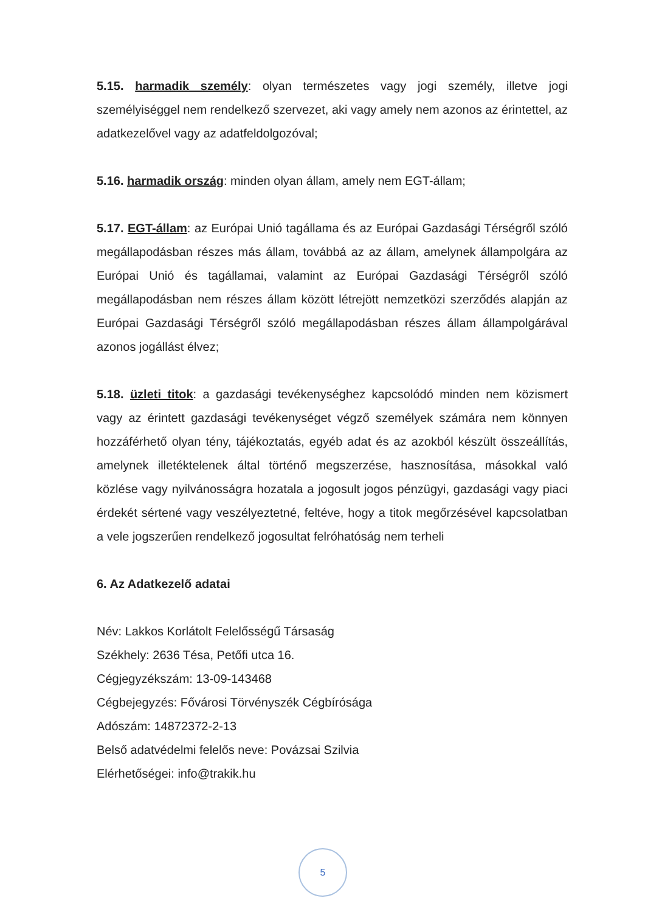5.15. harmadik személy: olyan természetes vagy jogi személy, illetve jogi személyiséggel nem rendelkező szervezet, aki vagy amely nem azonos az érintettel, az adatkezelővel vagy az adatfeldolgozóval;
5.16. harmadik ország: minden olyan állam, amely nem EGT-állam;
5.17. EGT-állam: az Európai Unió tagállama és az Európai Gazdasági Térségről szóló megállapodásban részes más állam, továbbá az az állam, amelynek állampolgára az Európai Unió és tagállamai, valamint az Európai Gazdasági Térségről szóló megállapodásban nem részes állam között létrejött nemzetközi szerződés alapján az Európai Gazdasági Térségről szóló megállapodásban részes állam állampolgárával azonos jogállást élvez;
5.18. üzleti titok: a gazdasági tevékenységhez kapcsolódó minden nem közismert vagy az érintett gazdasági tevékenységet végző személyek számára nem könnyen hozzáférhető olyan tény, tájékoztatás, egyéb adat és az azokból készült összeállítás, amelynek illetéktelenek által történő megszerzése, hasznosítása, másokkal való közlése vagy nyilvánosságra hozatala a jogosult jogos pénzügyi, gazdasági vagy piaci érdekét sértené vagy veszélyeztetné, feltéve, hogy a titok megőrzésével kapcsolatban a vele jogszerűen rendelkező jogosultat felróhatóság nem terheli
6. Az Adatkezelő adatai
Név: Lakkos Korlátolt Felelősségű Társaság
Székhely: 2636 Tésa, Petőfi utca 16.
Cégjegyzékszám: 13-09-143468
Cégbejegyzés: Fővárosi Törvényszék Cégbírósága
Adószám: 14872372-2-13
Belső adatvédelmi felelős neve: Povázsai Szilvia
Elérhetőségei: info@trakik.hu
5